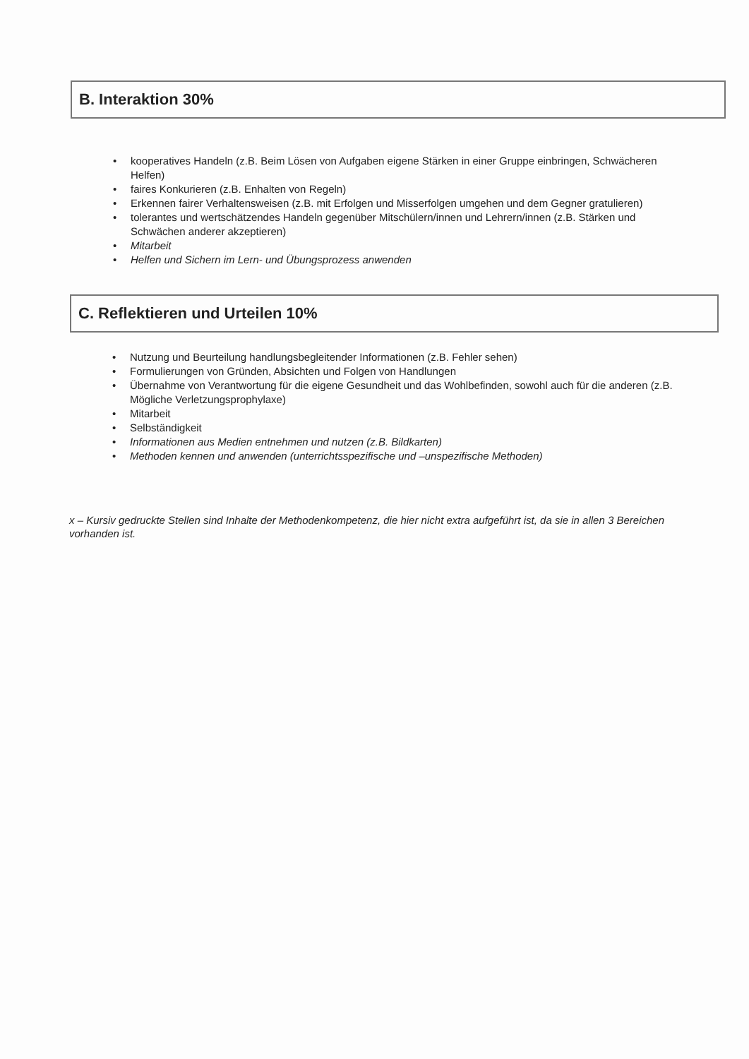B. Interaktion 30%
• kooperatives Handeln (z.B. Beim Lösen von Aufgaben eigene Stärken in einer Gruppe einbringen, Schwächeren Helfen)
• faires Konkurieren (z.B. Enhalten von Regeln)
• Erkennen fairer Verhaltensweisen (z.B. mit Erfolgen und Misserfolgen umgehen und dem Gegner gratulieren)
• tolerantes und wertschätzendes Handeln gegenüber Mitschülern/innen und Lehrern/innen (z.B. Stärken und Schwächen anderer akzeptieren)
• Mitarbeit
• Helfen und Sichern im Lern- und Übungsprozess anwenden
C. Reflektieren und Urteilen 10%
• Nutzung und Beurteilung handlungsbegleitender Informationen (z.B. Fehler sehen)
• Formulierungen von Gründen, Absichten und Folgen von Handlungen
• Übernahme von Verantwortung für die eigene Gesundheit und das Wohlbefinden, sowohl auch für die anderen (z.B. Mögliche Verletzungsprophylaxe)
• Mitarbeit
• Selbständigkeit
• Informationen aus Medien entnehmen und nutzen (z.B. Bildkarten)
• Methoden kennen und anwenden (unterrichtsspezifische und –unspezifische Methoden)
x – Kursiv gedruckte Stellen sind Inhalte der Methodenkompetenz, die hier nicht extra aufgeführt ist, da sie in allen 3 Bereichen vorhanden ist.